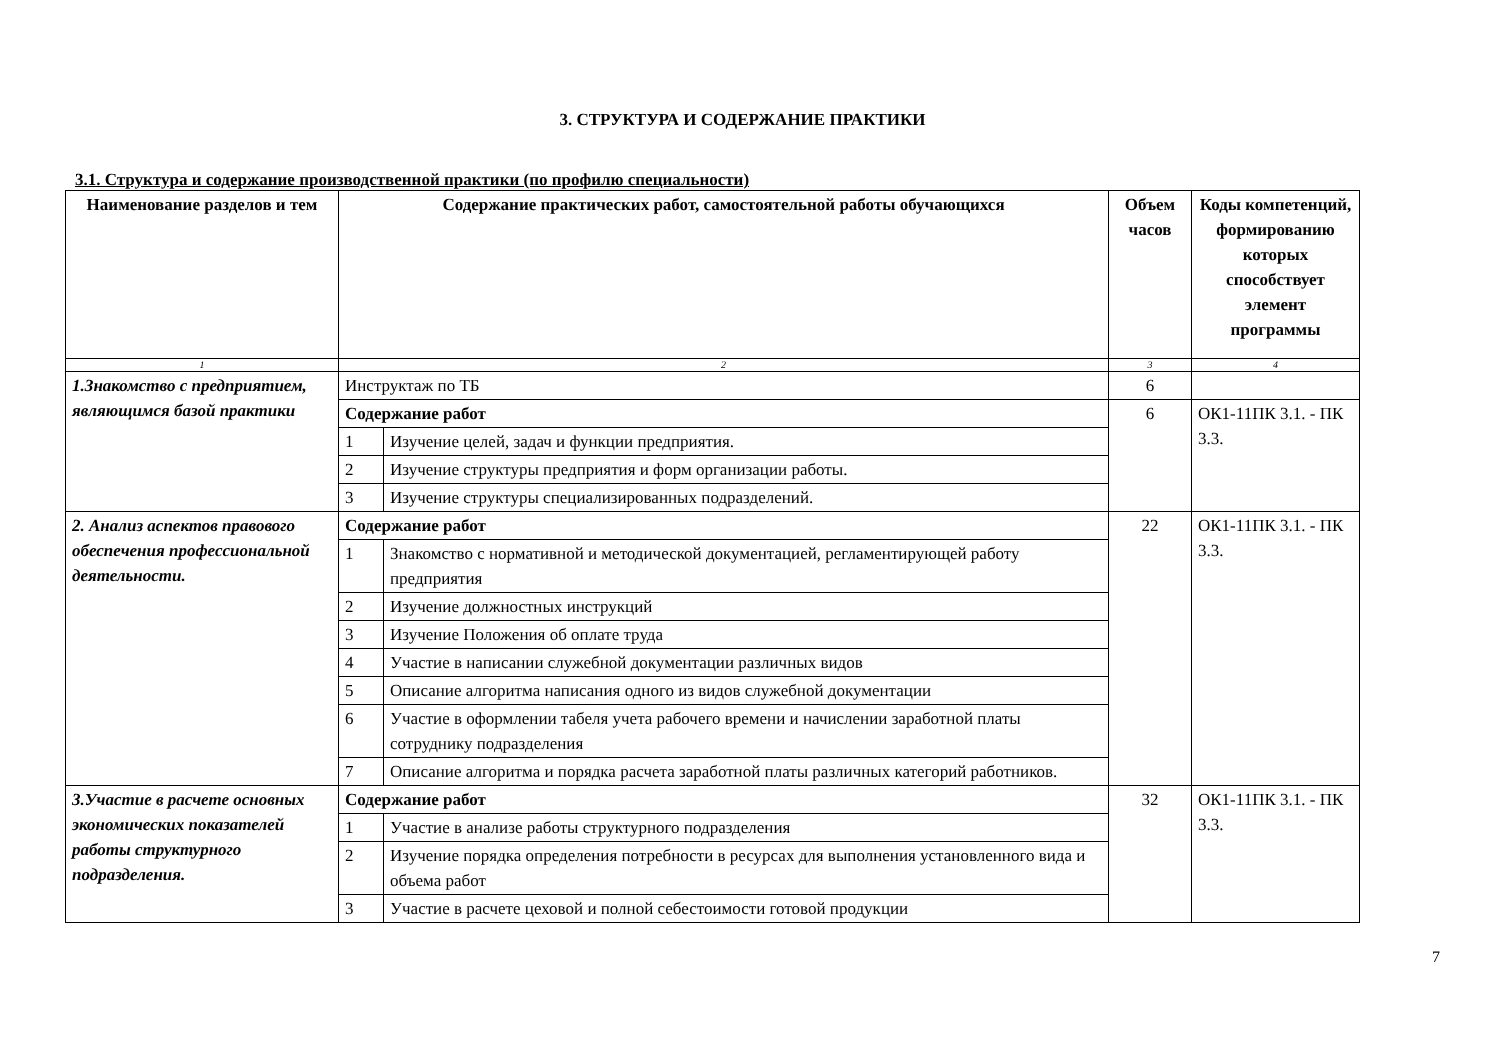3. СТРУКТУРА И СОДЕРЖАНИЕ ПРАКТИКИ
3.1. Структура и содержание производственной практики (по профилю специальности)
| Наименование разделов и тем | Содержание практических работ, самостоятельной работы обучающихся | | Объем часов | Коды компетенций, формированию которых способствует элемент программы |
| --- | --- | --- | --- | --- |
| 1 | 2 | | 3 | 4 |
| 1.Знакомство с предприятием, являющимся базой практики | Инструктаж по ТБ | | 6 | |
| | Содержание работ | | 6 | ОК1-11ПК 3.1. - ПК 3.3. |
| | 1 | Изучение целей, задач и функции предприятия. | | |
| | 2 | Изучение структуры предприятия и форм организации работы. | | |
| | 3 | Изучение структуры специализированных подразделений. | | |
| 2. Анализ аспектов правового обеспечения профессиональной деятельности. | Содержание работ | | 22 | ОК1-11ПК 3.1. - ПК 3.3. |
| | 1 | Знакомство с нормативной и методической документацией, регламентирующей работу предприятия | | |
| | 2 | Изучение должностных инструкций | | |
| | 3 | Изучение Положения об оплате труда | | |
| | 4 | Участие в написании служебной документации различных видов | | |
| | 5 | Описание алгоритма написания одного из видов служебной документации | | |
| | 6 | Участие в оформлении табеля учета рабочего времени и начислении заработной платы сотруднику подразделения | | |
| | 7 | Описание алгоритма и порядка расчета заработной платы различных категорий работников. | | |
| 3.Участие в расчете основных экономических показателей работы структурного подразделения. | Содержание работ | | 32 | ОК1-11ПК 3.1. - ПК 3.3. |
| | 1 | Участие в анализе работы структурного подразделения | | |
| | 2 | Изучение порядка определения потребности в ресурсах для выполнения установленного вида и объема работ | | |
| | 3 | Участие в расчете цеховой и полной себестоимости готовой продукции | | |
7